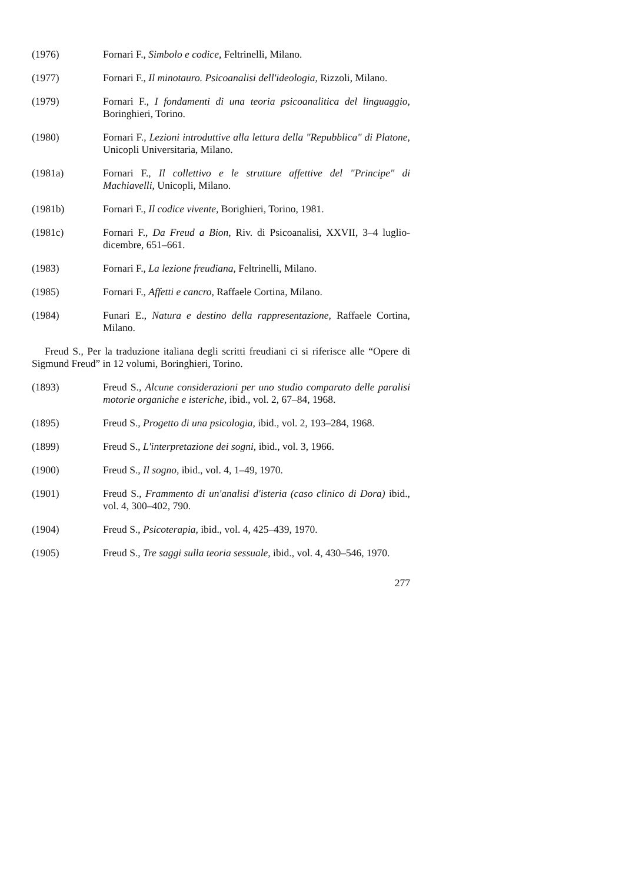(1976) Fornari F., Simbolo e codice, Feltrinelli, Milano.
(1977) Fornari F., Il minotauro. Psicoanalisi dell'ideologia, Rizzoli, Milano.
(1979) Fornari F., I fondamenti di una teoria psicoanalitica del linguaggio, Boringhieri, Torino.
(1980) Fornari F., Lezioni introduttive alla lettura della "Repubblica" di Platone, Unicopli Universitaria, Milano.
(1981a) Fornari F., Il collettivo e le strutture affettive del "Principe" di Machiavelli, Unicopli, Milano.
(1981b) Fornari F., Il codice vivente, Borighieri, Torino, 1981.
(1981c) Fornari F., Da Freud a Bion, Riv. di Psicoanalisi, XXVII, 3–4 luglio-dicembre, 651–661.
(1983) Fornari F., La lezione freudiana, Feltrinelli, Milano.
(1985) Fornari F., Affetti e cancro, Raffaele Cortina, Milano.
(1984) Funari E., Natura e destino della rappresentazione, Raffaele Cortina, Milano.
Freud S., Per la traduzione italiana degli scritti freudiani ci si riferisce alle “Opere di Sigmund Freud” in 12 volumi, Boringhieri, Torino.
(1893) Freud S., Alcune considerazioni per uno studio comparato delle paralisi motorie organiche e isteriche, ibid., vol. 2, 67–84, 1968.
(1895) Freud S., Progetto di una psicologia, ibid., vol. 2, 193–284, 1968.
(1899) Freud S., L'interpretazione dei sogni, ibid., vol. 3, 1966.
(1900) Freud S., Il sogno, ibid., vol. 4, 1–49, 1970.
(1901) Freud S., Frammento di un'analisi d'isteria (caso clinico di Dora) ibid., vol. 4, 300–402, 790.
(1904) Freud S., Psicoterapia, ibid., vol. 4, 425–439, 1970.
(1905) Freud S., Tre saggi sulla teoria sessuale, ibid., vol. 4, 430–546, 1970.
277